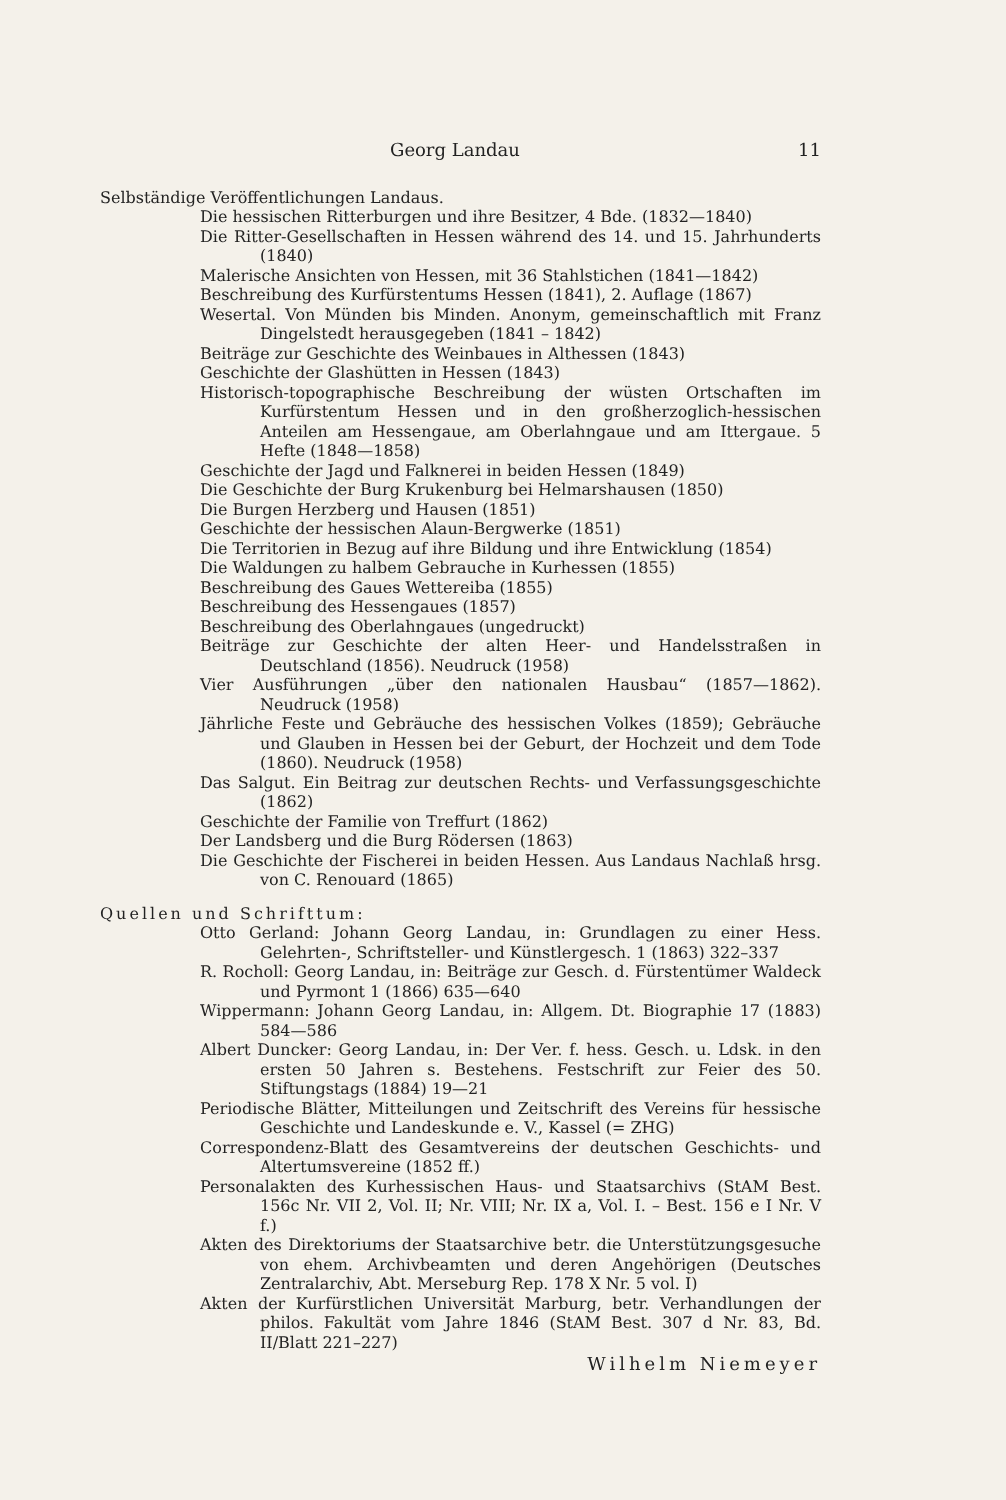Georg Landau 11
Selbständige Veröffentlichungen Landaus.
Die hessischen Ritterburgen und ihre Besitzer, 4 Bde. (1832—1840)
Die Ritter-Gesellschaften in Hessen während des 14. und 15. Jahrhunderts (1840)
Malerische Ansichten von Hessen, mit 36 Stahlstichen (1841—1842)
Beschreibung des Kurfürstentums Hessen (1841), 2. Auflage (1867)
Wesertal. Von Münden bis Minden. Anonym, gemeinschaftlich mit Franz Dingelstedt herausgegeben (1841 – 1842)
Beiträge zur Geschichte des Weinbaues in Althessen (1843)
Geschichte der Glashütten in Hessen (1843)
Historisch-topographische Beschreibung der wüsten Ortschaften im Kurfürstentum Hessen und in den großherzoglich-hessischen Anteilen am Hessengaue, am Oberlahngaue und am Ittergaue. 5 Hefte (1848—1858)
Geschichte der Jagd und Falknerei in beiden Hessen (1849)
Die Geschichte der Burg Krukenburg bei Helmarshausen (1850)
Die Burgen Herzberg und Hausen (1851)
Geschichte der hessischen Alaun-Bergwerke (1851)
Die Territorien in Bezug auf ihre Bildung und ihre Entwicklung (1854)
Die Waldungen zu halbem Gebrauche in Kurhessen (1855)
Beschreibung des Gaues Wettereiba (1855)
Beschreibung des Hessengaues (1857)
Beschreibung des Oberlahngaues (ungedruckt)
Beiträge zur Geschichte der alten Heer- und Handelsstraßen in Deutschland (1856). Neudruck (1958)
Vier Ausführungen „über den nationalen Hausbau“ (1857—1862). Neudruck (1958)
Jährliche Feste und Gebräuche des hessischen Volkes (1859); Gebräuche und Glauben in Hessen bei der Geburt, der Hochzeit und dem Tode (1860). Neudruck (1958)
Das Salgut. Ein Beitrag zur deutschen Rechts- und Verfassungsgeschichte (1862)
Geschichte der Familie von Treffurt (1862)
Der Landsberg und die Burg Rödersen (1863)
Die Geschichte der Fischerei in beiden Hessen. Aus Landaus Nachlaß hrsg. von C. Renouard (1865)
Quellen und Schrifttum:
Otto Gerland: Johann Georg Landau, in: Grundlagen zu einer Hess. Gelehrten-, Schriftsteller- und Künstlergesch. 1 (1863) 322–337
R. Rocholl: Georg Landau, in: Beiträge zur Gesch. d. Fürstentümer Waldeck und Pyrmont 1 (1866) 635—640
Wippermann: Johann Georg Landau, in: Allgem. Dt. Biographie 17 (1883) 584—586
Albert Duncker: Georg Landau, in: Der Ver. f. hess. Gesch. u. Ldsk. in den ersten 50 Jahren s. Bestehens. Festschrift zur Feier des 50. Stiftungstags (1884) 19—21
Periodische Blätter, Mitteilungen und Zeitschrift des Vereins für hessische Geschichte und Landeskunde e. V., Kassel (= ZHG)
Correspondenz-Blatt des Gesamtvereins der deutschen Geschichts- und Altertumsvereine (1852 ff.)
Personalakten des Kurhessischen Haus- und Staatsarchivs (StAM Best. 156c Nr. VII 2, Vol. II; Nr. VIII; Nr. IX a, Vol. I. – Best. 156 e I Nr. V f.)
Akten des Direktoriums der Staatsarchive betr. die Unterstützungsgesuche von ehem. Archivbeamten und deren Angehörigen (Deutsches Zentralarchiv, Abt. Merseburg Rep. 178 X Nr. 5 vol. I)
Akten der Kurfürstlichen Universität Marburg, betr. Verhandlungen der philos. Fakultät vom Jahre 1846 (StAM Best. 307 d Nr. 83, Bd. II/Blatt 221–227)
Wilhelm Niemeyer